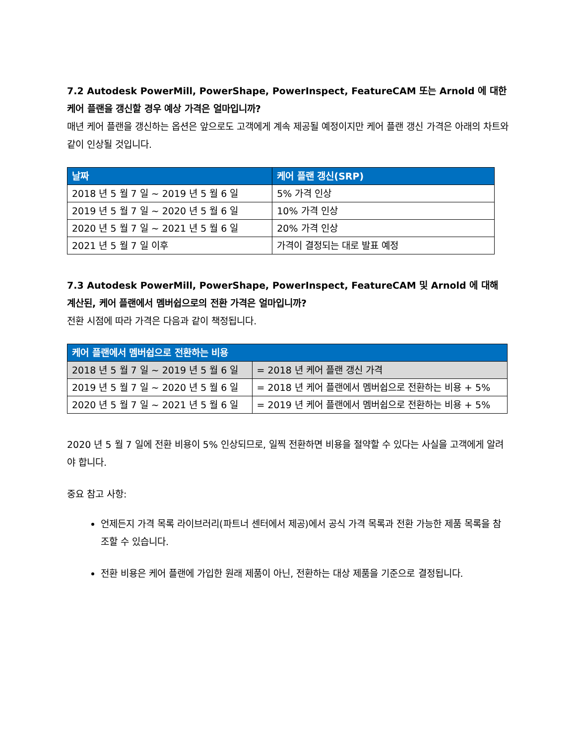7.2 Autodesk PowerMill, PowerShape, PowerInspect, FeatureCAM 또는 Arnold 에 대한 케어 플랜을 갱신할 경우 예상 가격은 얼마입니까?
매년 케어 플랜을 갱신하는 옵션은 앞으로도 고객에게 계속 제공될 예정이지만 케어 플랜 갱신 가격은 아래의 차트와 같이 인상될 것입니다.
| 날짜 | 케어 플랜 갱신(SRP) |
| --- | --- |
| 2018 년 5 월 7 일 ~ 2019 년 5 월 6 일 | 5% 가격 인상 |
| 2019 년 5 월 7 일 ~ 2020 년 5 월 6 일 | 10% 가격 인상 |
| 2020 년 5 월 7 일 ~ 2021 년 5 월 6 일 | 20% 가격 인상 |
| 2021 년 5 월 7 일 이후 | 가격이 결정되는 대로 발표 예정 |
7.3 Autodesk PowerMill, PowerShape, PowerInspect, FeatureCAM 및 Arnold 에 대해 계산된, 케어 플랜에서 멤버쉽으로의 전환 가격은 얼마입니까?
전환 시점에 따라 가격은 다음과 같이 책정됩니다.
| 케어 플랜에서 멤버쉽으로 전환하는 비용 | |
| --- | --- |
| 2018 년 5 월 7 일 ~ 2019 년 5 월 6 일 | = 2018 년 케어 플랜 갱신 가격 |
| 2019 년 5 월 7 일 ~ 2020 년 5 월 6 일 | = 2018 년 케어 플랜에서 멤버쉽으로 전환하는 비용 + 5% |
| 2020 년 5 월 7 일 ~ 2021 년 5 월 6 일 | = 2019 년 케어 플랜에서 멤버쉽으로 전환하는 비용 + 5% |
2020 년 5 월 7 일에 전환 비용이 5% 인상되므로, 일찍 전환하면 비용을 절약할 수 있다는 사실을 고객에게 알려야 합니다.
중요 참고 사항:
언제든지 가격 목록 라이브러리(파트너 센터에서 제공)에서 공식 가격 목록과 전환 가능한 제품 목록을 참조할 수 있습니다.
전환 비용은 케어 플랜에 가입한 원래 제품이 아닌, 전환하는 대상 제품을 기준으로 결정됩니다.